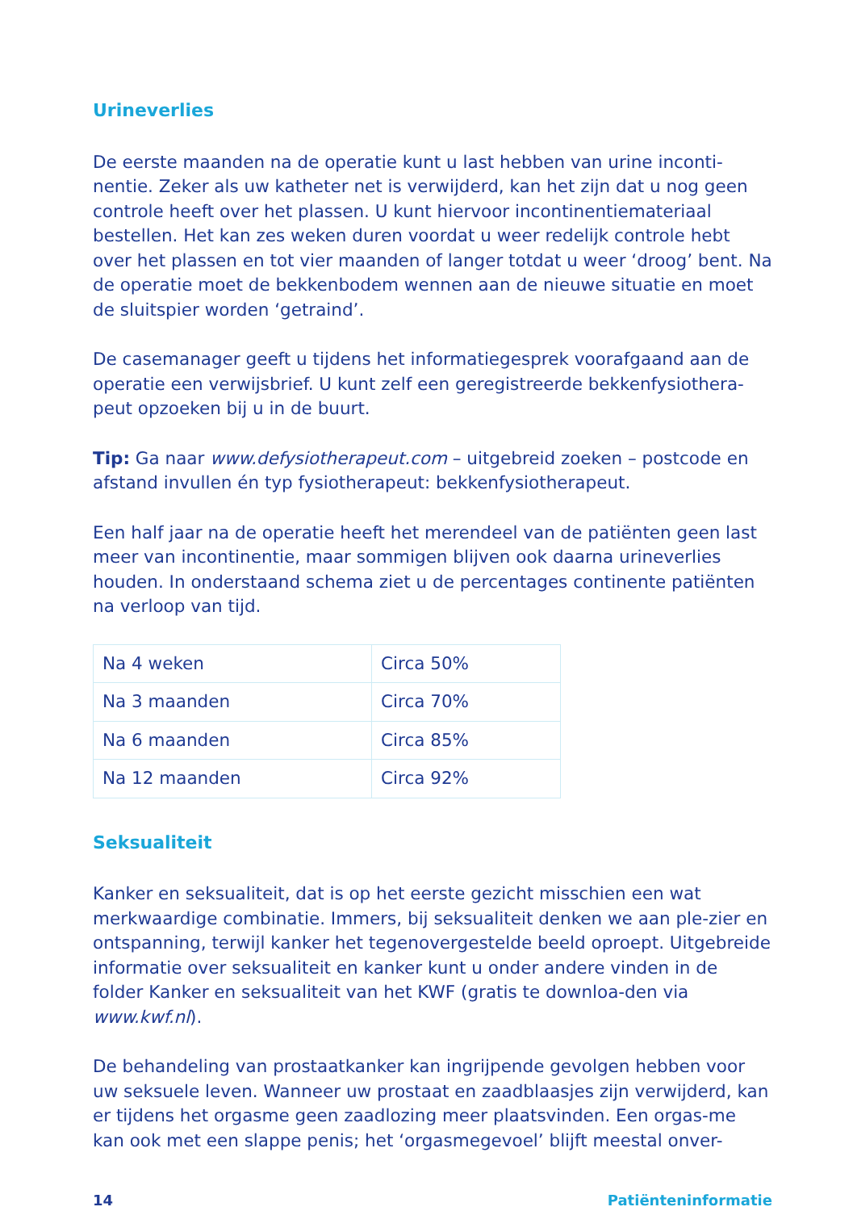Urineverlies
De eerste maanden na de operatie kunt u last hebben van urine inconti-nentie. Zeker als uw katheter net is verwijderd, kan het zijn dat u nog geen controle heeft over het plassen. U kunt hiervoor incontinentiemateriaal bestellen. Het kan zes weken duren voordat u weer redelijk controle hebt over het plassen en tot vier maanden of langer totdat u weer ‘droog’ bent. Na de operatie moet de bekkenbodem wennen aan de nieuwe situatie en moet de sluitspier worden ‘getraind’.
De casemanager geeft u tijdens het informatiegesprek voorafgaand aan de operatie een verwijsbrief. U kunt zelf een geregistreerde bekkenfysiothera-peut opzoeken bij u in de buurt.
Tip: Ga naar www.defysiotherapeut.com – uitgebreid zoeken – postcode en afstand invullen én typ fysiotherapeut: bekkenfysiotherapeut.
Een half jaar na de operatie heeft het merendeel van de patiënten geen last meer van incontinentie, maar sommigen blijven ook daarna urineverlies houden. In onderstaand schema ziet u de percentages continente patiënten na verloop van tijd.
| Na 4 weken | Circa 50% |
| Na 3 maanden | Circa 70% |
| Na 6 maanden | Circa 85% |
| Na 12 maanden | Circa 92% |
Seksualiteit
Kanker en seksualiteit, dat is op het eerste gezicht misschien een wat merkwaardige combinatie. Immers, bij seksualiteit denken we aan ple-zier en ontspanning, terwijl kanker het tegenovergestelde beeld oproept. Uitgebreide informatie over seksualiteit en kanker kunt u onder andere vinden in de folder Kanker en seksualiteit van het KWF (gratis te downloa-den via www.kwf.nl).
De behandeling van prostaatkanker kan ingrijpende gevolgen hebben voor uw seksuele leven. Wanneer uw prostaat en zaadblaasjes zijn verwijderd, kan er tijdens het orgasme geen zaadlozing meer plaatsvinden. Een orgas-me kan ook met een slappe penis; het ‘orgasmegevoel’ blijft meestal onver-
14 Patiënteninformatie